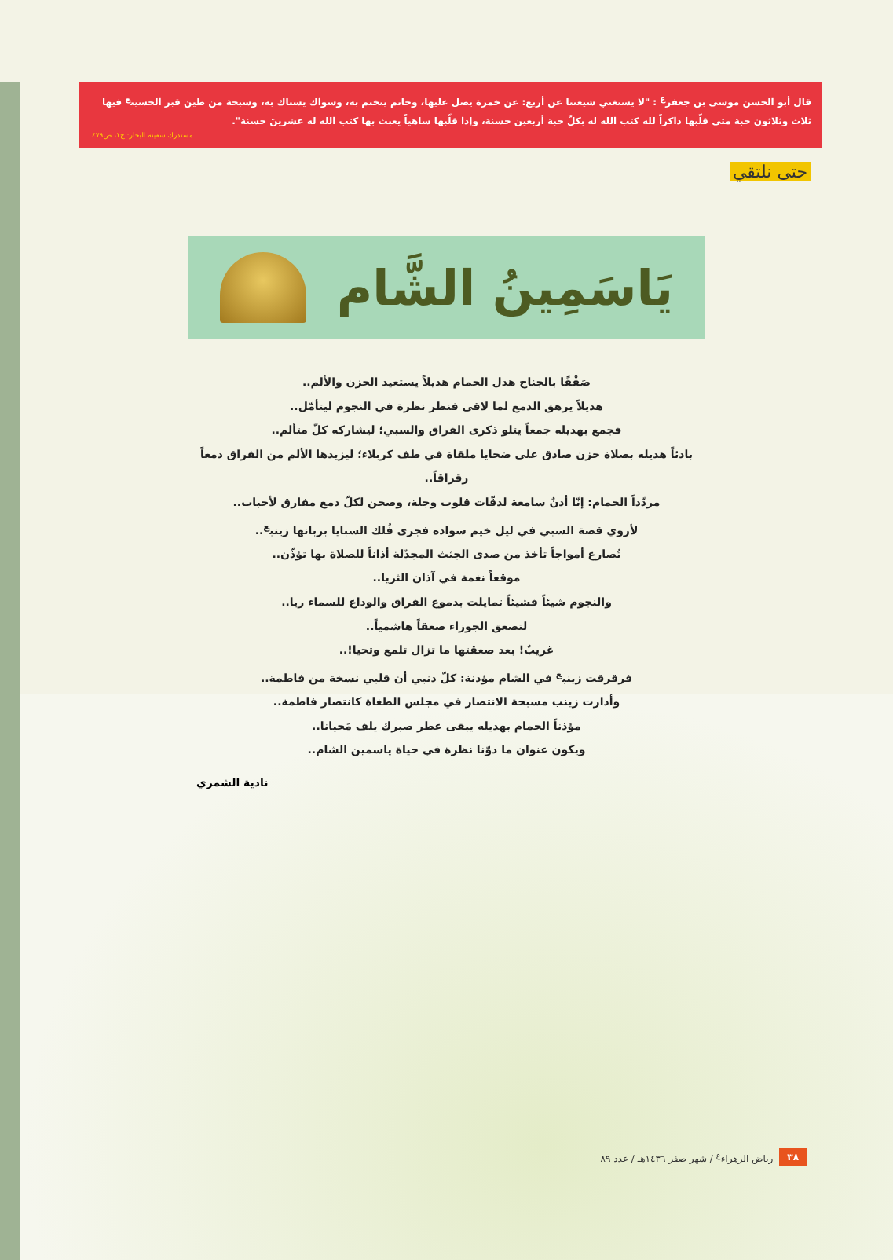قال أبو الحسن موسى بن جعفر<sup>ع</sup> : "لا يستغني شيعتنا عن أربع: عن خمرة يصل عليها، وخاتم يتختم به، وسواك يستاك به، وسبحة من طين قبر الحسين<sup>ع</sup> فيها ثلاث وثلاثون حبة متى قلّبها ذاكراً لله كتب الله له بكلّ حبة أربعين حسنة، وإذا قلّبها ساهياً يعبث بها كتب الله له عشرينَ حسنة".
مستدرك سفينة البحار: ج١، ص٤٧٩.
حتى نلتقي
يَاسَمِينُ الشَّام
صَفْقًا بالجناح هدل الحمام هديلاً يستعيد الحزن والألم..
هديلاً يرهق الدمع لما لاقى فنظر نظرة في النجوم ليتأمّل..
فجمع بهديله جمعاً يتلو ذكرى الفراق والسبي؛ ليشاركه كلّ متألم..
بادئاً هديله بصلاة حزن صادق على ضحايا ملقاة في طف كربلاء؛ ليزيدها الألم من الفراق دمعاً رقراقاً..
مردّداً الحمام: إنّا أذنٌ سامعة لدقّات قلوب وجلة، وصحن لكلّ دمع مفارق لأحباب..
لأروي قصة السبي في ليل خيم سواده فجرى فُلك السبايا بربانها زينب<sup>ع</sup>..
تُصارع أمواجاً تأخذ من صدى الجثث المجدّلة أذاناً للصلاة بها تؤذّن..
موقعاً نغمة في آذان الثريا..
والنجوم شيئاً فشيئاً تمايلت بدموع الفراق والوداع للسماء ريا..
لتصعق الجوزاء صعقاً هاشمياً..
غريبٌ! بعد صعقتها ما تزال تلمع وتحيا!..
فرقرقت زينب<sup>ع</sup> في الشام مؤذنة: كلّ ذنبي أن قلبي نسخة من فاطمة..
وأدارت زينب مسبحة الانتصار في مجلس الطغاة كانتصار فاطمة..
مؤذناً الحمام بهديله يبقى عطر صبرك يلف مَحيانا..
ويكون عنوان ما دوّنا نظرة في حياة ياسمين الشام..
نادية الشمري
٣٨ رياض الزهراء<sup>ع</sup> / شهر صفر ١٤٣٦هـ / عدد ٨٩